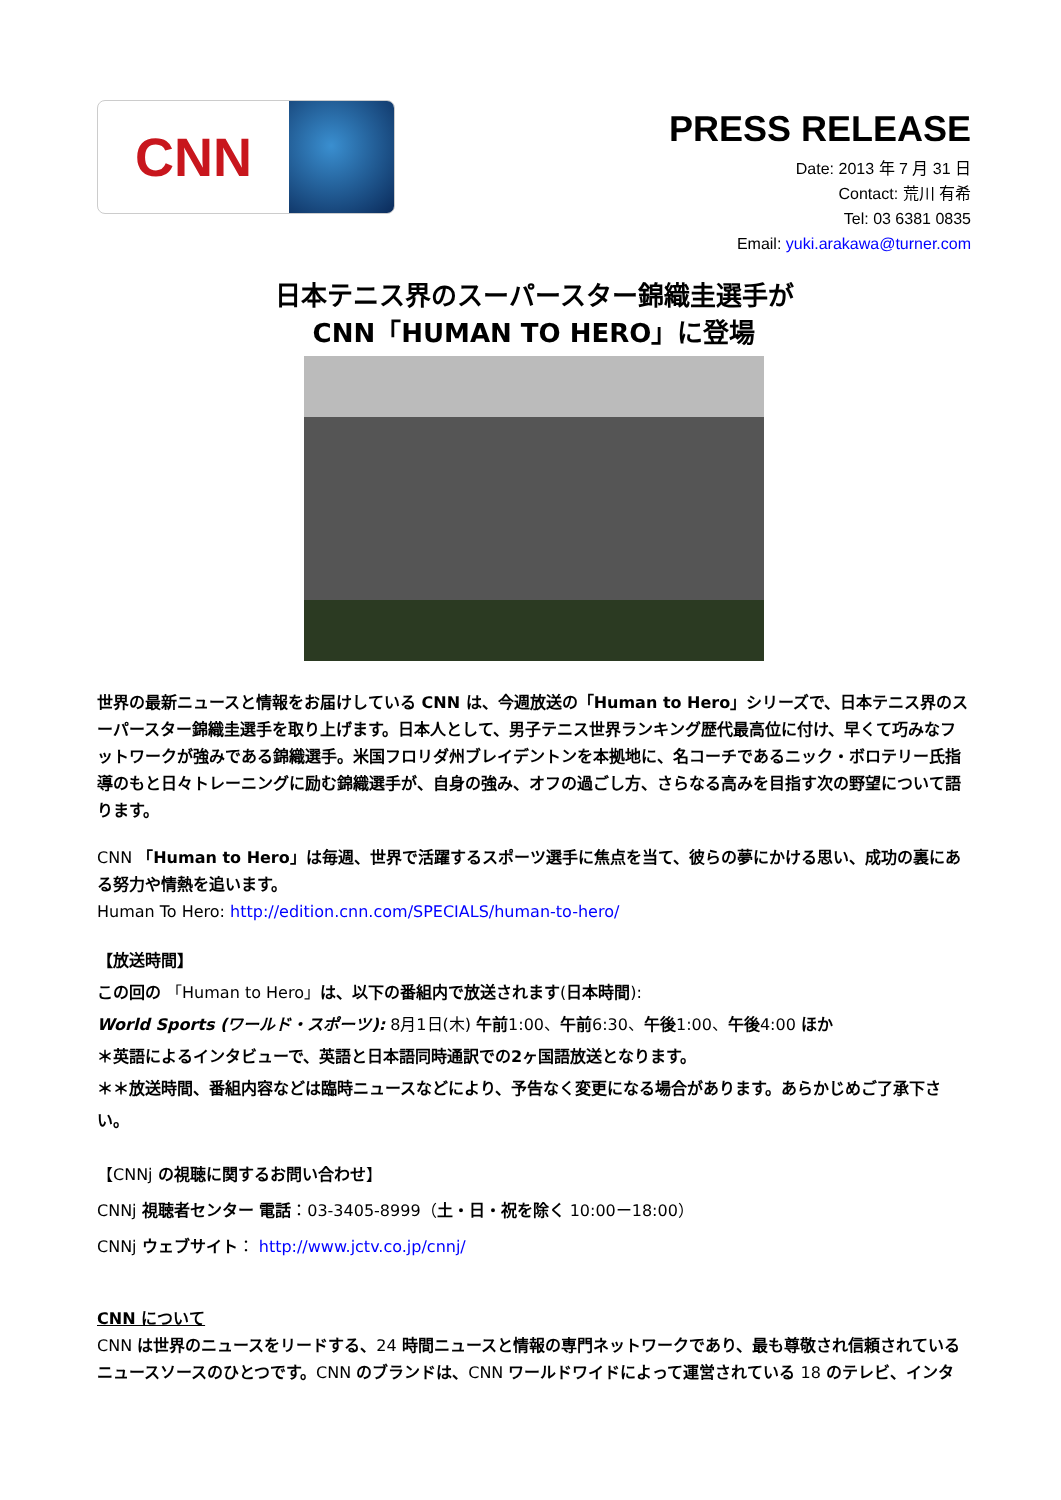CNN
PRESS RELEASE
Date: 2013 年 7 月 31 日
Contact: 荒川 有希
Tel: 03 6381 0835
Email: yuki.arakawa@turner.com
日本テニス界のスーパースター錦織圭選手が
CNN「HUMAN TO HERO」に登場
世界の最新ニュースと情報をお届けしている CNN は、今週放送の「Human to Hero」シリーズで、日本テニス界のスーパースター錦織圭選手を取り上げます。日本人として、男子テニス世界ランキング歴代最高位に付け、早くて巧みなフットワークが強みである錦織選手。米国フロリダ州ブレイデントンを本拠地に、名コーチであるニック・ボロテリー氏指導のもと日々トレーニングに励む錦織選手が、自身の強み、オフの過ごし方、さらなる高みを目指す次の野望について語ります。
CNN 「Human to Hero」は毎週、世界で活躍するスポーツ選手に焦点を当て、彼らの夢にかける思い、成功の裏にある努力や情熱を追います。
Human To Hero: http://edition.cnn.com/SPECIALS/human-to-hero/
【放送時間】
この回の 「Human to Hero」は、以下の番組内で放送されます(日本時間):
World Sports (ワールド・スポーツ): 8月1日(木) 午前1:00、午前6:30、午後1:00、午後4:00 ほか
＊英語によるインタビューで、英語と日本語同時通訳での2ヶ国語放送となります。
＊＊放送時間、番組内容などは臨時ニュースなどにより、予告なく変更になる場合があります。あらかじめご了承下さい。
【CNNj の視聴に関するお問い合わせ】
CNNj 視聴者センター 電話：03-3405-8999（土・日・祝を除く 10:00ー18:00）
CNNj ウェブサイト： http://www.jctv.co.jp/cnnj/
CNN について
CNN は世界のニュースをリードする、24 時間ニュースと情報の専門ネットワークであり、最も尊敬され信頼されているニュースソースのひとつです。CNN のブランドは、CNN ワールドワイドによって運営されている 18 のテレビ、インタ